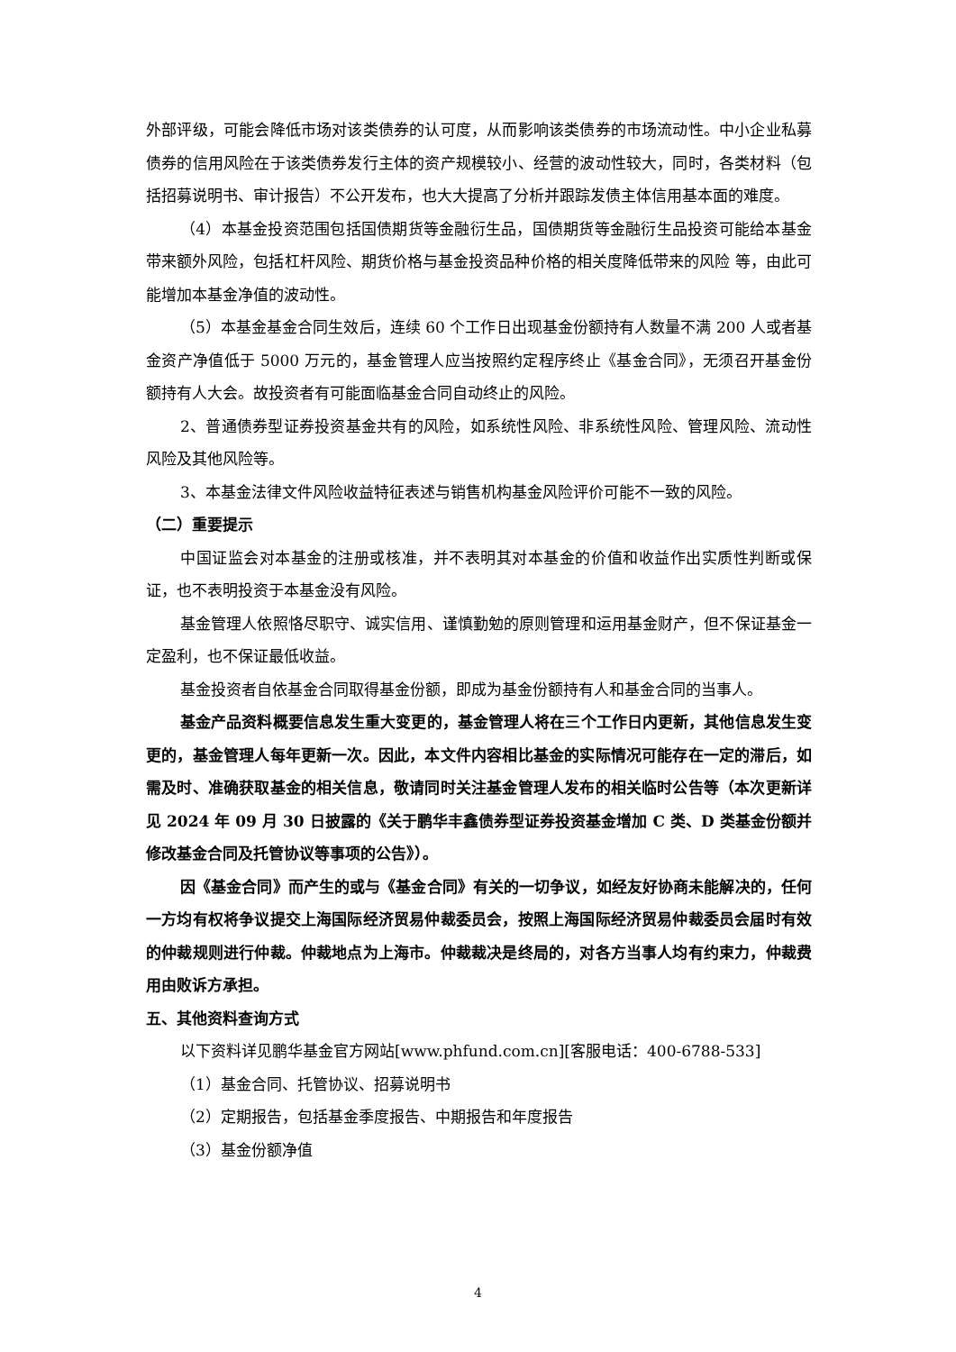外部评级，可能会降低市场对该类债券的认可度，从而影响该类债券的市场流动性。中小企业私募债券的信用风险在于该类债券发行主体的资产规模较小、经营的波动性较大，同时，各类材料（包括招募说明书、审计报告）不公开发布，也大大提高了分析并跟踪发债主体信用基本面的难度。
（4）本基金投资范围包括国债期货等金融衍生品，国债期货等金融衍生品投资可能给本基金带来额外风险，包括杠杆风险、期货价格与基金投资品种价格的相关度降低带来的风险 等，由此可能增加本基金净值的波动性。
（5）本基金基金合同生效后，连续 60 个工作日出现基金份额持有人数量不满 200 人或者基金资产净值低于 5000 万元的，基金管理人应当按照约定程序终止《基金合同》，无须召开基金份额持有人大会。故投资者有可能面临基金合同自动终止的风险。
2、普通债券型证券投资基金共有的风险，如系统性风险、非系统性风险、管理风险、流动性风险及其他风险等。
3、本基金法律文件风险收益特征表述与销售机构基金风险评价可能不一致的风险。
（二）重要提示
中国证监会对本基金的注册或核准，并不表明其对本基金的价值和收益作出实质性判断或保证，也不表明投资于本基金没有风险。
基金管理人依照恪尽职守、诚实信用、谨慎勤勉的原则管理和运用基金财产，但不保证基金一定盈利，也不保证最低收益。
基金投资者自依基金合同取得基金份额，即成为基金份额持有人和基金合同的当事人。
基金产品资料概要信息发生重大变更的，基金管理人将在三个工作日内更新，其他信息发生变更的，基金管理人每年更新一次。因此，本文件内容相比基金的实际情况可能存在一定的滞后，如需及时、准确获取基金的相关信息，敬请同时关注基金管理人发布的相关临时公告等（本次更新详见 2024 年 09 月 30 日披露的《关于鹏华丰鑫债券型证券投资基金增加 C 类、D 类基金份额并修改基金合同及托管协议等事项的公告》）。
因《基金合同》而产生的或与《基金合同》有关的一切争议，如经友好协商未能解决的，任何一方均有权将争议提交上海国际经济贸易仲裁委员会，按照上海国际经济贸易仲裁委员会届时有效的仲裁规则进行仲裁。仲裁地点为上海市。仲裁裁决是终局的，对各方当事人均有约束力，仲裁费用由败诉方承担。
五、其他资料查询方式
以下资料详见鹏华基金官方网站[www.phfund.com.cn][客服电话：400-6788-533]
（1）基金合同、托管协议、招募说明书
（2）定期报告，包括基金季度报告、中期报告和年度报告
（3）基金份额净值
4